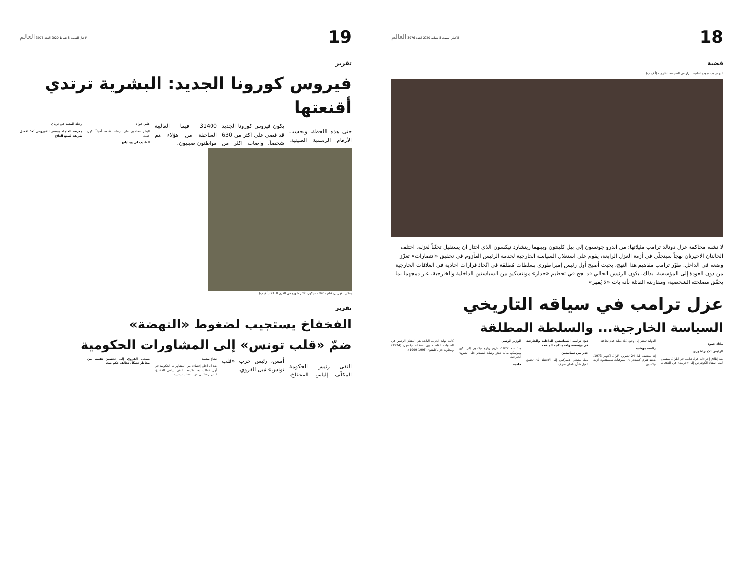18 الأخبار السبت 8 شباط 2020 العدد 3976 العالم
قضية
انتج ترامب نموذج احادية القرار في السياسة الخارجية (أ ف ب)
لا تشبه محاكمة عزل دونالد ترامب مثيلاتها: من اندرو جونسون إلى بيل كلينتون وبينهما ريتشارد نيكسون الذي اختار ان يستقيل تجنّباً لعزله. اختلف الحالتان الاخيرتان نهجاً سيتجلّى في أزمة العزل الرابعة، يقوم على استغلال السياسة الخارجية لخدمة الرئيس المأزوم في تحقيق «انتصارات» تعزّز وضعه في الداخل. طوّر ترامب مفاهيم هذا النهج، بحيث أصبح أول رئيس إمبراطوري بسلطات مُطلقة في اتّخاذ قرارات احادية في العلاقات الخارجية من دون العودة إلى المؤسسة. بذلك، يكون الرئيس الحالي قد نجح في تحطيم «جدار» مونتسكيو بين السياستين الداخلية والخارجية، عبر دمجهما بما يحقّق مصلحته الشخصية، ومقاربته القائلة بأنه بات «لا يُقهر»
عزل ترامب في سياقه التاريخي
السياسة الخارجية... والسلطة المطلقة
ملاك حمود
الرئيس الإمبراطوري
منذ إطلاق إجراءات عزل ترامب في أيلول/ سبتمبر، أثبت استناد الكونغرس إلى «جريمة» في العلاقات الدولية تفتقر إلى وجود أدلة صلبة عدم نجاعته.
رئاسة مهشمة
إنه منتصف ليل 24 تشرين الأول/ أكتوبر 1973. يعتقد هنري كيسنجر أن السوفيات سيستغلون أزمة نيكسون.
دمج ترامب السياستين الداخلية والخارجية في مؤسسة واحدة ذاتية المنفعة
جدار بين سياستين
يميل معظم الأميركيين إلى الاعتقاد بأن تحقيق العزل شأن داخلي صرف.
الوزير الوصي
منذ عام 1972، تاريخ زيارة نيكسون إلى بكين وموسكو، بدأت تتعزّز وصاية كيسنجر على الشؤون الخارجية.
خاتمة
كانت نهاية الحرب الباردة هي المتغيّر الرئيس في السنوات الفاصلة بين استقالة نيكسون (1974) ومحاولة عزل كلينتون (1998-1999).
19 الأخبار السبت 8 شباط 2020 العدد 3976 العالم
تقرير
فيروس كورونا الجديد: البشرية ترتدي أقنعتها
حتى هذه اللحظة، وبحسب الأرقام الرسمية الصينية، يكون فيروس كورونا الجديد قد قضى على اكثر من 630 شخصاً، واصاب اكثر من 31400 فيما الغالبية الساحقة من هؤلاء هم مواطنون صينيون.
علي عواد
البشر معتادون على ارتداء الأقنعة، أحياناً تكون خفية.
الطبيب لي وينليانغ
رحلة البحث عن ترياق
معرفة العلماء بمصدر الفيروس تُعدّ افضل طريقة لصنع العلاج
يمكن القول إن قناع «N95» سيكون الأكثر شهرة في القرن الـ 21 (أ ف ب)
تقرير
الفخفاخ يستجيب لضغوط «النهضة»
ضمّ «قلب تونس» إلى المشاورات الحكومية
التقى رئيس الحكومة المكلّف إلياس الفخفاخ، أمس، رئيس حزب «قلب تونس» نبيل القروي.
نجاح محمد
بعد أن أعلن إقصاءه من المشاورات الحكومية في أول خطاب بعد تكليفه، التقى إلياس الفخفاخ، أمس، وفداً من حزب «قلب تونس».
يسعى القروي إلى تحصين نفسه من مخاطر تشكّل تحالف حكم ضدّه